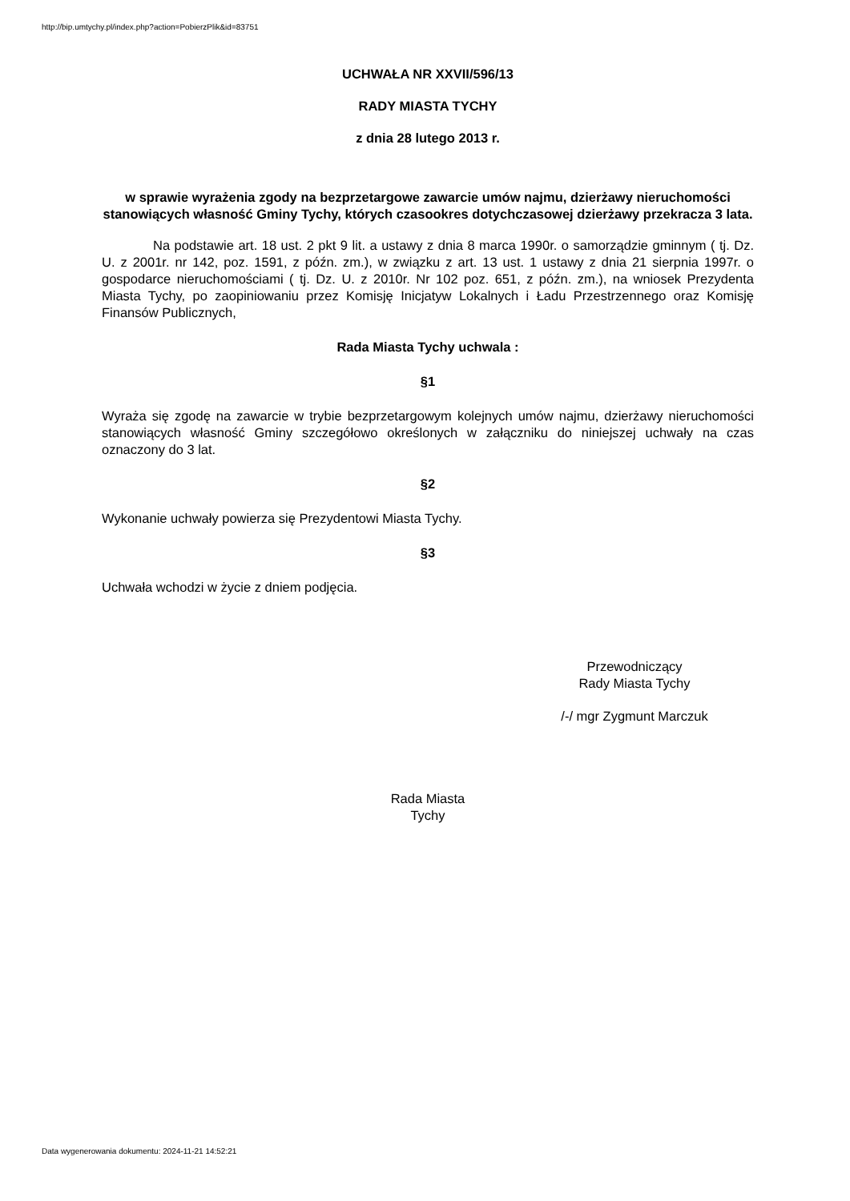http://bip.umtychy.pl/index.php?action=PobierzPlik&id=83751
UCHWAŁA NR XXVII/596/13
RADY MIASTA TYCHY
z dnia 28 lutego 2013 r.
w sprawie wyrażenia zgody na bezprzetargowe zawarcie umów najmu, dzierżawy nieruchomości stanowiących własność Gminy Tychy, których czasookres dotychczasowej dzierżawy przekracza 3 lata.
Na podstawie art. 18 ust. 2 pkt 9 lit. a ustawy z dnia 8 marca 1990r. o samorządzie gminnym ( tj. Dz. U. z 2001r. nr 142, poz. 1591, z późn. zm.), w związku z art. 13 ust. 1 ustawy z dnia 21 sierpnia 1997r. o gospodarce nieruchomościami ( tj. Dz. U. z 2010r. Nr 102 poz. 651, z późn. zm.), na wniosek Prezydenta Miasta Tychy, po zaopiniowaniu przez Komisję Inicjatyw Lokalnych i Ładu Przestrzennego oraz Komisję Finansów Publicznych,
Rada Miasta Tychy uchwala :
§1
Wyraża się zgodę na zawarcie w trybie bezprzetargowym kolejnych umów najmu, dzierżawy nieruchomości stanowiących własność Gminy szczegółowo określonych w załączniku do niniejszej uchwały na czas oznaczony do 3 lat.
§2
Wykonanie uchwały powierza się Prezydentowi Miasta Tychy.
§3
Uchwała wchodzi w życie z dniem podjęcia.
Przewodniczący
Rady Miasta Tychy
/-/ mgr Zygmunt Marczuk
Rada Miasta
Tychy
Data wygenerowania dokumentu: 2024-11-21 14:52:21